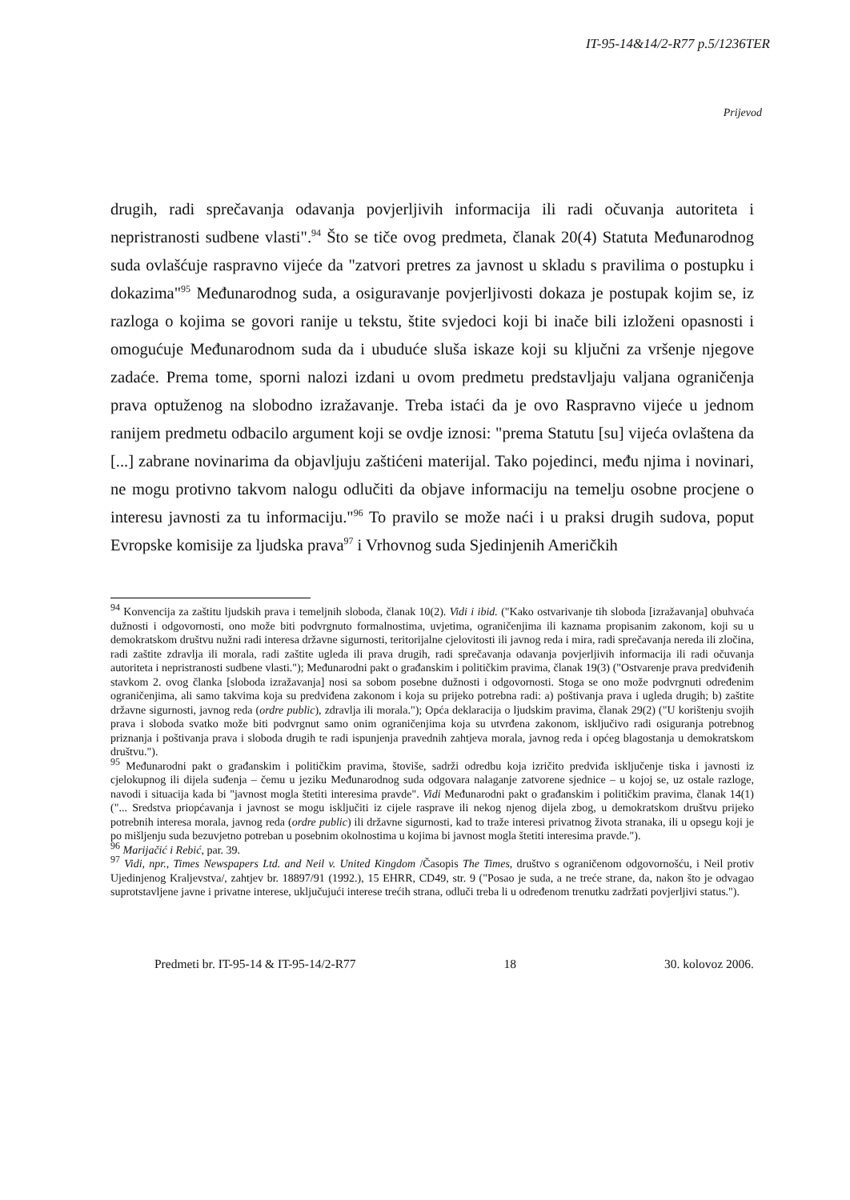IT-95-14&14/2-R77 p.5/1236TER
Prijevod
drugih, radi sprečavanja odavanja povjerljivih informacija ili radi očuvanja autoriteta i nepristranosti sudbene vlasti".<sup>94</sup> Što se tiče ovog predmeta, članak 20(4) Statuta Međunarodnog suda ovlašćuje raspravno vijeće da "zatvori pretres za javnost u skladu s pravilima o postupku i dokazima"<sup>95</sup> Međunarodnog suda, a osiguravanje povjerljivosti dokaza je postupak kojim se, iz razloga o kojima se govori ranije u tekstu, štite svjedoci koji bi inače bili izloženi opasnosti i omogućuje Međunarodnom suda da i ubuduće sluša iskaze koji su ključni za vršenje njegove zadaće. Prema tome, sporni nalozi izdani u ovom predmetu predstavljaju valjana ograničenja prava optuženog na slobodno izražavanje. Treba istaći da je ovo Raspravno vijeće u jednom ranijem predmetu odbacilo argument koji se ovdje iznosi: "prema Statutu [su] vijeća ovlaštena da [...] zabrane novinarima da objavljuju zaštićeni materijal. Tako pojedinci, među njima i novinari, ne mogu protivno takvom nalogu odlučiti da objave informaciju na temelju osobne procjene o interesu javnosti za tu informaciju."<sup>96</sup> To pravilo se može naći i u praksi drugih sudova, poput Evropske komisije za ljudska prava<sup>97</sup> i Vrhovnog suda Sjedinjenih Američkih
<sup>94</sup> Konvencija za zaštitu ljudskih prava i temeljnih sloboda, članak 10(2). Vidi i ibid. ("Kako ostvarivanje tih sloboda [izražavanja] obuhvaća dužnosti i odgovornosti, ono može biti podvrgnuto formalnostima, uvjetima, ograničenjima ili kaznama propisanim zakonom, koji su u demokratskom društvu nužni radi interesa državne sigurnosti, teritorijalne cjelovitosti ili javnog reda i mira, radi sprečavanja nereda ili zločina, radi zaštite zdravlja ili morala, radi zaštite ugleda ili prava drugih, radi sprečavanja odavanja povjerljivih informacija ili radi očuvanja autoriteta i nepristranosti sudbene vlasti."); Međunarodni pakt o građanskim i političkim pravima, članak 19(3) ("Ostvarenje prava predviđenih stavkom 2. ovog članka [sloboda izražavanja] nosi sa sobom posebne dužnosti i odgovornosti. Stoga se ono može podvrgnuti određenim ograničenjima, ali samo takvima koja su predviđena zakonom i koja su prijeko potrebna radi: a) poštivanja prava i ugleda drugih; b) zaštite državne sigurnosti, javnog reda (ordre public), zdravlja ili morala."); Opća deklaracija o ljudskim pravima, članak 29(2) ("U korištenju svojih prava i sloboda svatko može biti podvrgnut samo onim ograničenjima koja su utvrđena zakonom, isključivo radi osiguranja potrebnog priznanja i poštivanja prava i sloboda drugih te radi ispunjenja pravednih zahtjeva morala, javnog reda i općeg blagostanja u demokratskom društvu.").
<sup>95</sup> Međunarodni pakt o građanskim i političkim pravima, štoviše, sadrži odredbu koja izričito predviđa isključenje tiska i javnosti iz cjelokupnog ili dijela suđenja – čemu u jeziku Međunarodnog suda odgovara nalaganje zatvorene sjednice – u kojoj se, uz ostale razloge, navodi i situacija kada bi "javnost mogla štetiti interesima pravde". Vidi Međunarodni pakt o građanskim i političkim pravima, članak 14(1) ("... Sredstva priopćavanja i javnost se mogu isključiti iz cijele rasprave ili nekog njenog dijela zbog, u demokratskom društvu prijeko potrebnih interesa morala, javnog reda (ordre public) ili državne sigurnosti, kad to traže interesi privatnog života stranaka, ili u opsegu koji je po mišljenju suda bezuvjetno potreban u posebnim okolnostima u kojima bi javnost mogla štetiti interesima pravde.").
<sup>96</sup> Marijačić i Rebić, par. 39.
<sup>97</sup> Vidi, npr., Times Newspapers Ltd. and Neil v. United Kingdom /Časopis The Times, društvo s ograničenom odgovornošću, i Neil protiv Ujedinjenog Kraljevstva/, zahtjev br. 18897/91 (1992.), 15 EHRR, CD49, str. 9 ("Posao je suda, a ne treće strane, da, nakon što je odvagao suprotstavljene javne i privatne interese, uključujući interese trećih strana, odluči treba li u određenom trenutku zadržati povjerljivi status.").
Predmeti br. IT-95-14 & IT-95-14/2-R77 18 30. kolovoz 2006.